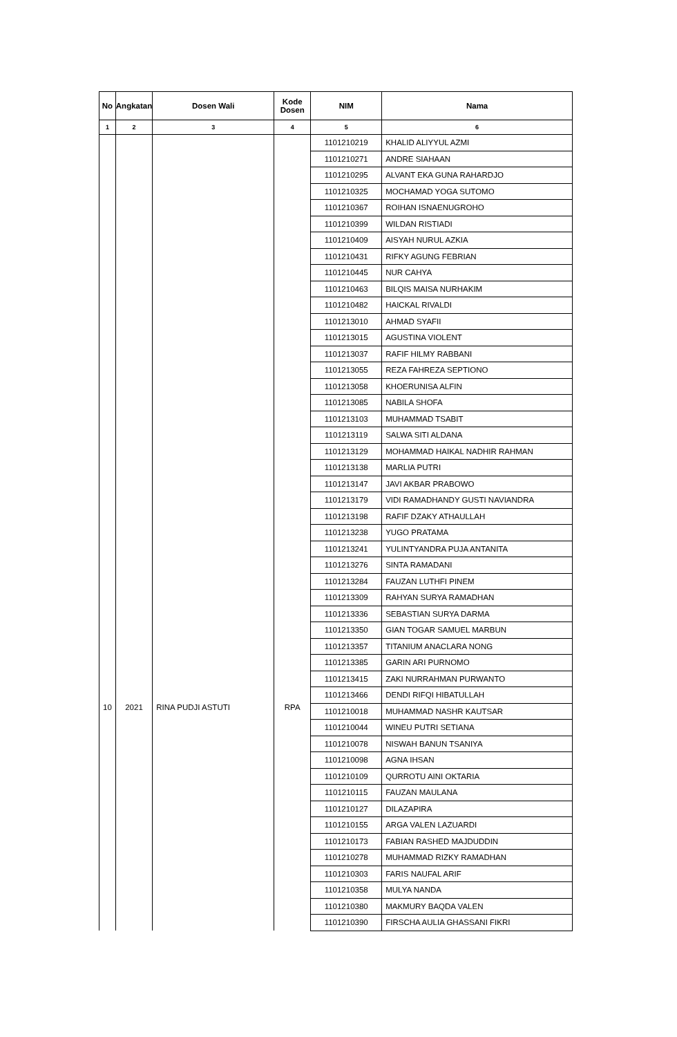| No | Angkatan | Dosen Wali | Kode Dosen | NIM | Nama |
| --- | --- | --- | --- | --- | --- |
| 1 | 2 | 3 | 4 | 5 | 6 |
| | | | | 1101210219 | KHALID ALIYYUL AZMI |
| | | | | 1101210271 | ANDRE SIAHAAN |
| | | | | 1101210295 | ALVANT EKA GUNA RAHARDJO |
| | | | | 1101210325 | MOCHAMAD YOGA SUTOMO |
| | | | | 1101210367 | ROIHAN ISNAENUGROHO |
| | | | | 1101210399 | WILDAN RISTIADI |
| | | | | 1101210409 | AISYAH NURUL AZKIA |
| | | | | 1101210431 | RIFKY AGUNG FEBRIAN |
| | | | | 1101210445 | NUR CAHYA |
| | | | | 1101210463 | BILQIS MAISA NURHAKIM |
| | | | | 1101210482 | HAICKAL RIVALDI |
| | | | | 1101213010 | AHMAD SYAFII |
| | | | | 1101213015 | AGUSTINA VIOLENT |
| | | | | 1101213037 | RAFIF HILMY RABBANI |
| | | | | 1101213055 | REZA FAHREZA SEPTIONO |
| | | | | 1101213058 | KHOERUNISA ALFIN |
| | | | | 1101213085 | NABILA SHOFA |
| | | | | 1101213103 | MUHAMMAD TSABIT |
| | | | | 1101213119 | SALWA SITI ALDANA |
| | | | | 1101213129 | MOHAMMAD HAIKAL NADHIR RAHMAN |
| | | | | 1101213138 | MARLIA PUTRI |
| | | | | 1101213147 | JAVI AKBAR PRABOWO |
| | | | | 1101213179 | VIDI RAMADHANDY GUSTI NAVIANDRA |
| | | | | 1101213198 | RAFIF DZAKY ATHAULLAH |
| | | | | 1101213238 | YUGO PRATAMA |
| | | | | 1101213241 | YULINTYANDRA PUJA ANTANITA |
| | | | | 1101213276 | SINTA RAMADANI |
| | | | | 1101213284 | FAUZAN LUTHFI PINEM |
| | | | | 1101213309 | RAHYAN SURYA RAMADHAN |
| | | | | 1101213336 | SEBASTIAN SURYA DARMA |
| | | | | 1101213350 | GIAN TOGAR SAMUEL MARBUN |
| | | | | 1101213357 | TITANIUM ANACLARA NONG |
| | | | | 1101213385 | GARIN ARI PURNOMO |
| | | | | 1101213415 | ZAKI NURRAHMAN PURWANTO |
| | | | | 1101213466 | DENDI RIFQI HIBATULLAH |
| 10 | 2021 | RINA PUDJI ASTUTI | RPA | 1101210018 | MUHAMMAD NASHR KAUTSAR |
| | | | | 1101210044 | WINEU PUTRI SETIANA |
| | | | | 1101210078 | NISWAH BANUN TSANIYA |
| | | | | 1101210098 | AGNA IHSAN |
| | | | | 1101210109 | QURROTU AINI OKTARIA |
| | | | | 1101210115 | FAUZAN MAULANA |
| | | | | 1101210127 | DILAZAPIRA |
| | | | | 1101210155 | ARGA VALEN LAZUARDI |
| | | | | 1101210173 | FABIAN RASHED MAJDUDDIN |
| | | | | 1101210278 | MUHAMMAD RIZKY RAMADHAN |
| | | | | 1101210303 | FARIS NAUFAL ARIF |
| | | | | 1101210358 | MULYA NANDA |
| | | | | 1101210380 | MAKMURY BAQDA VALEN |
| | | | | 1101210390 | FIRSCHA AULIA GHASSANI FIKRI |